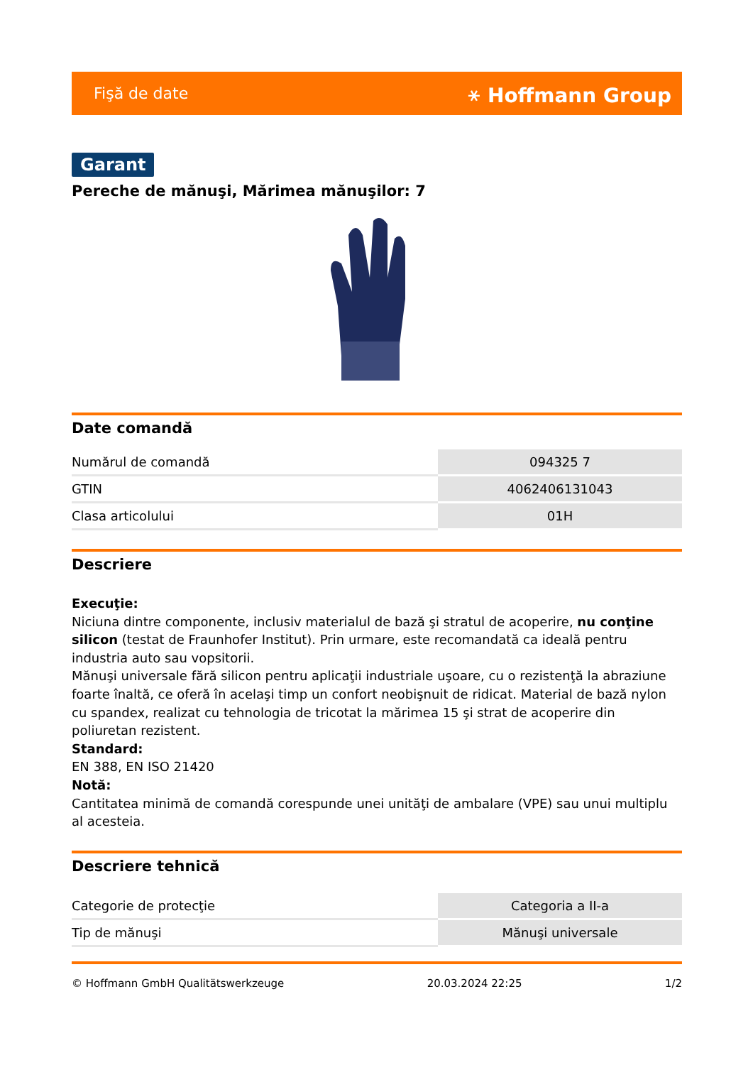Fişă de date ⚹ Hoffmann Group
Garant
Pereche de mănuşi, Mărimea mănuşilor: 7
Date comandă
| Numărul de comandă | 094325 7 |
| GTIN | 4062406131043 |
| Clasa articolului | 01H |
Descriere
Execuţie:
Niciuna dintre componente, inclusiv materialul de bază şi stratul de acoperire, nu conţine silicon (testat de Fraunhofer Institut). Prin urmare, este recomandată ca ideală pentru industria auto sau vopsitorii.
Mănuşi universale fără silicon pentru aplicaţii industriale uşoare, cu o rezistenţă la abraziune foarte înaltă, ce oferă în acelaşi timp un confort neobişnuit de ridicat. Material de bază nylon cu spandex, realizat cu tehnologia de tricotat la mărimea 15 şi strat de acoperire din poliuretan rezistent.
Standard:
EN 388, EN ISO 21420
Notă:
Cantitatea minimă de comandă corespunde unei unităţi de ambalare (VPE) sau unui multiplu al acesteia.
Descriere tehnică
| Categorie de protecţie | Categoria a II-a |
| Tip de mănuşi | Mănuşi universale |
© Hoffmann GmbH Qualitätswerkzeuge 20.03.2024 22:25 1/2